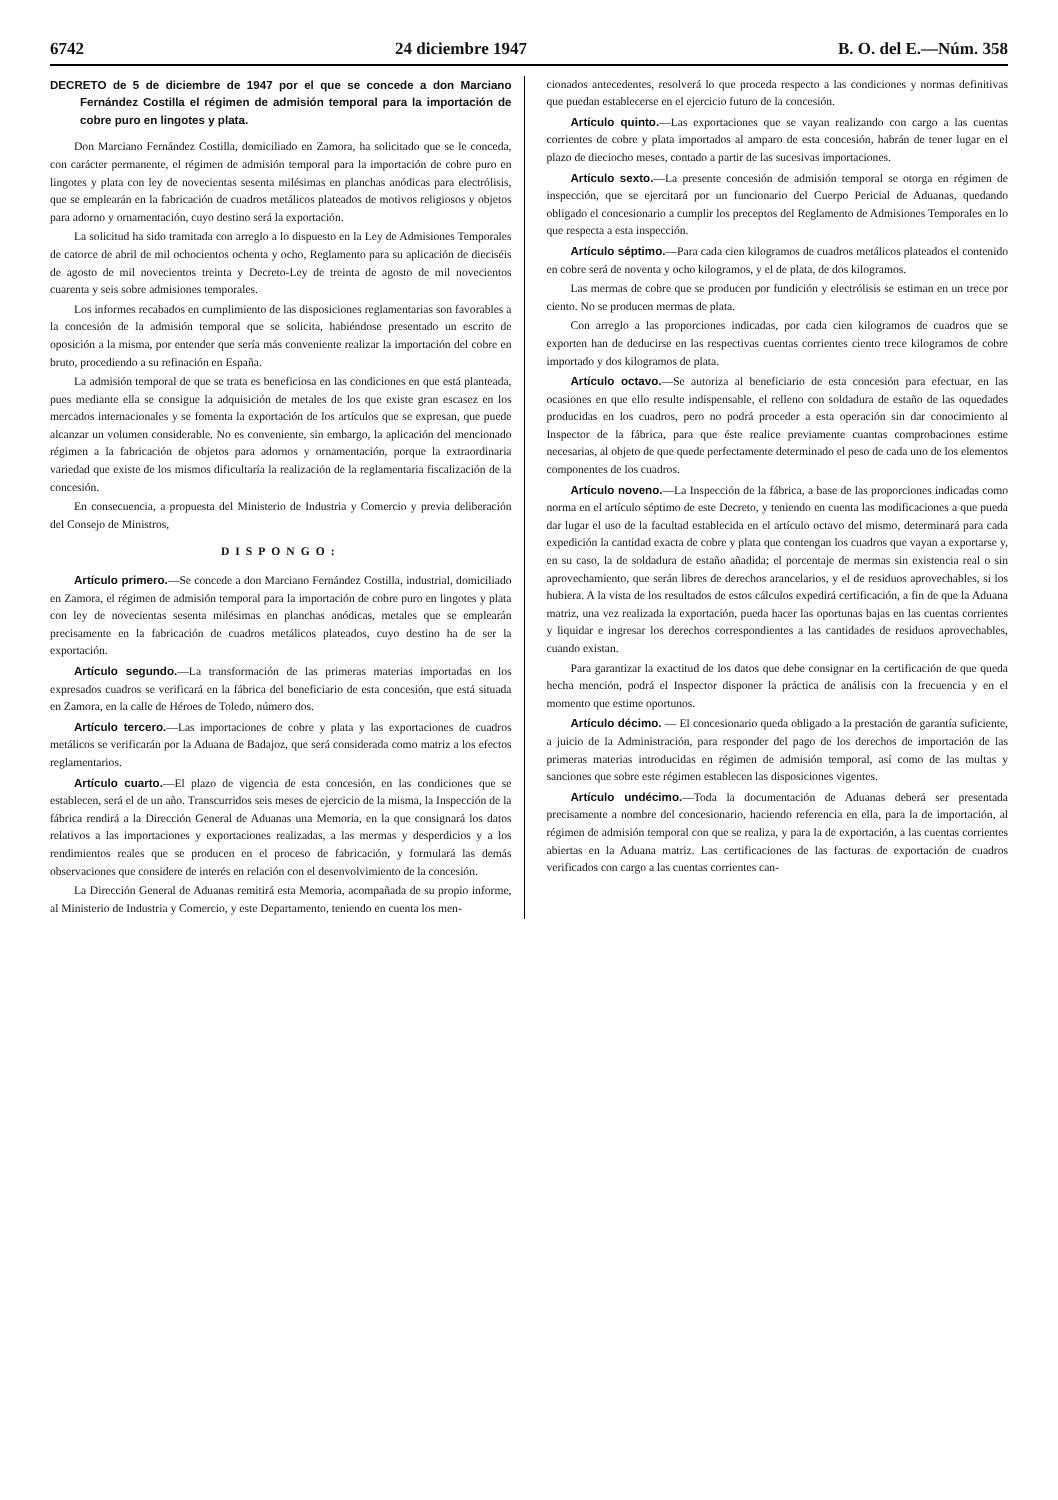6742 24 diciembre 1947 B. O. del E.—Núm. 358
DECRETO de 5 de diciembre de 1947 por el que se concede a don Marciano Fernández Costilla el régimen de admisión temporal para la importación de cobre puro en lingotes y plata.
Don Marciano Fernández Costilla, domiciliado en Zamora, ha solicitado que se le conceda, con carácter permanente, el régimen de admisión temporal para la importación de cobre puro en lingotes y plata con ley de novecientas sesenta milésimas en planchas anódicas para electrólisis, que se emplearán en la fabricación de cuadros metálicos plateados de motivos religiosos y objetos para adorno y ornamentación, cuyo destino será la exportación.
La solicitud ha sido tramitada con arreglo a lo dispuesto en la Ley de Admisiones Temporales de catorce de abril de mil ochocientos ochenta y ocho, Reglamento para su aplicación de dieciséis de agosto de mil novecientos treinta y Decreto-Ley de treinta de agosto de mil novecientos cuarenta y seis sobre admisiones temporales.
Los informes recabados en cumplimiento de las disposiciones reglamentarias son favorables a la concesión de la admisión temporal que se solicita, habiéndose presentado un escrito de oposición a la misma, por entender que sería más conveniente realizar la importación del cobre en bruto, procediendo a su refinación en España.
La admisión temporal de que se trata es beneficiosa en las condiciones en que está planteada, pues mediante ella se consigue la adquisición de metales de los que existe gran escasez en los mercados internacionales y se fomenta la exportación de los artículos que se expresan, que puede alcanzar un volumen considerable. No es conveniente, sin embargo, la aplicación del mencionado régimen a la fabricación de objetos para adornos y ornamentación, porque la extraordinaria variedad que existe de los mismos dificultaría la realización de la reglamentaria fiscalización de la concesión.
En consecuencia, a propuesta del Ministerio de Industria y Comercio y previa deliberación del Consejo de Ministros,
DISPONGO:
Artículo primero.—Se concede a don Marciano Fernández Costilla, industrial, domiciliado en Zamora, el régimen de admisión temporal para la importación de cobre puro en lingotes y plata con ley de novecientas sesenta milésimas en planchas anódicas, metales que se emplearán precisamente en la fabricación de cuadros metálicos plateados, cuyo destino ha de ser la exportación.
Artículo segundo.—La transformación de las primeras materias importadas en los expresados cuadros se verificará en la fábrica del beneficiario de esta concesión, que está situada en Zamora, en la calle de Héroes de Toledo, número dos.
Artículo tercero.—Las importaciones de cobre y plata y las exportaciones de cuadros metálicos se verificarán por la Aduana de Badajoz, que será considerada como matriz a los efectos reglamentarios.
Artículo cuarto.—El plazo de vigencia de esta concesión, en las condiciones que se establecen, será el de un año. Transcurridos seis meses de ejercicio de la misma, la Inspección de la fábrica rendirá a la Dirección General de Aduanas una Memoria, en la que consignará los datos relativos a las importaciones y exportaciones realizadas, a las mermas y desperdicios y a los rendimientos reales que se producen en el proceso de fabricación, y formulará las demás observaciones que considere de interés en relación con el desenvolvimiento de la concesión.
La Dirección General de Aduanas remitirá esta Memoria, acompañada de su propio informe, al Ministerio de Industria y Comercio, y este Departamento, teniendo en cuenta los men-
cionados antecedentes, resolverá lo que proceda respecto a las condiciones y normas definitivas que puedan establecerse en el ejercicio futuro de la concesión.
Artículo quinto.—Las exportaciones que se vayan realizando con cargo a las cuentas corrientes de cobre y plata importados al amparo de esta concesión, habrán de tener lugar en el plazo de dieciocho meses, contado a partir de las sucesivas importaciones.
Artículo sexto.—La presente concesión de admisión temporal se otorga en régimen de inspección, que se ejercitará por un funcionario del Cuerpo Pericial de Aduanas, quedando obligado el concesionario a cumplir los preceptos del Reglamento de Admisiones Temporales en lo que respecta a esta inspección.
Artículo séptimo.—Para cada cien kilogramos de cuadros metálicos plateados el contenido en cobre será de noventa y ocho kilogramos, y el de plata, de dos kilogramos.
Las mermas de cobre que se producen por fundición y electrólisis se estiman en un trece por ciento. No se producen mermas de plata.
Con arreglo a las proporciones indicadas, por cada cien kilogramos de cuadros que se exporten han de deducirse en las respectivas cuentas corrientes ciento trece kilogramos de cobre importado y dos kilogramos de plata.
Artículo octavo.—Se autoriza al beneficiario de esta concesión para efectuar, en las ocasiones en que ello resulte indispensable, el relleno con soldadura de estaño de las oquedades producidas en los cuadros, pero no podrá proceder a esta operación sin dar conocimiento al Inspector de la fábrica, para que éste realice previamente cuantas comprobaciones estime necesarias, al objeto de que quede perfectamente determinado el peso de cada uno de los elementos componentes de los cuadros.
Artículo noveno.—La Inspección de la fábrica, a base de las proporciones indicadas como norma en el artículo séptimo de este Decreto, y teniendo en cuenta las modificaciones a que pueda dar lugar el uso de la facultad establecida en el artículo octavo del mismo, determinará para cada expedición la cantidad exacta de cobre y plata que contengan los cuadros que vayan a exportarse y, en su caso, la de soldadura de estaño añadida; el porcentaje de mermas sin existencia real o sin aprovechamiento, que serán libres de derechos arancelarios, y el de residuos aprovechables, si los hubiera. A la vista de los resultados de estos cálculos expedirá certificación, a fin de que la Aduana matriz, una vez realizada la exportación, pueda hacer las oportunas bajas en las cuentas corrientes y liquidar e ingresar los derechos correspondientes a las cantidades de residuos aprovechables, cuando existan.
Para garantizar la exactitud de los datos que debe consignar en la certificación de que queda hecha mención, podrá el Inspector disponer la práctica de análisis con la frecuencia y en el momento que estime oportunos.
Artículo décimo. — El concesionario queda obligado a la prestación de garantía suficiente, a juicio de la Administración, para responder del pago de los derechos de importación de las primeras materias introducidas en régimen de admisión temporal, así como de las multas y sanciones que sobre este régimen establecen las disposiciones vigentes.
Artículo undécimo.—Toda la documentación de Aduanas deberá ser presentada precisamente a nombre del concesionario, haciendo referencia en ella, para la de importación, al régimen de admisión temporal con que se realiza, y para la de exportación, a las cuentas corrientes abiertas en la Aduana matriz. Las certificaciones de las facturas de exportación de cuadros verificados con cargo a las cuentas corrientes can-